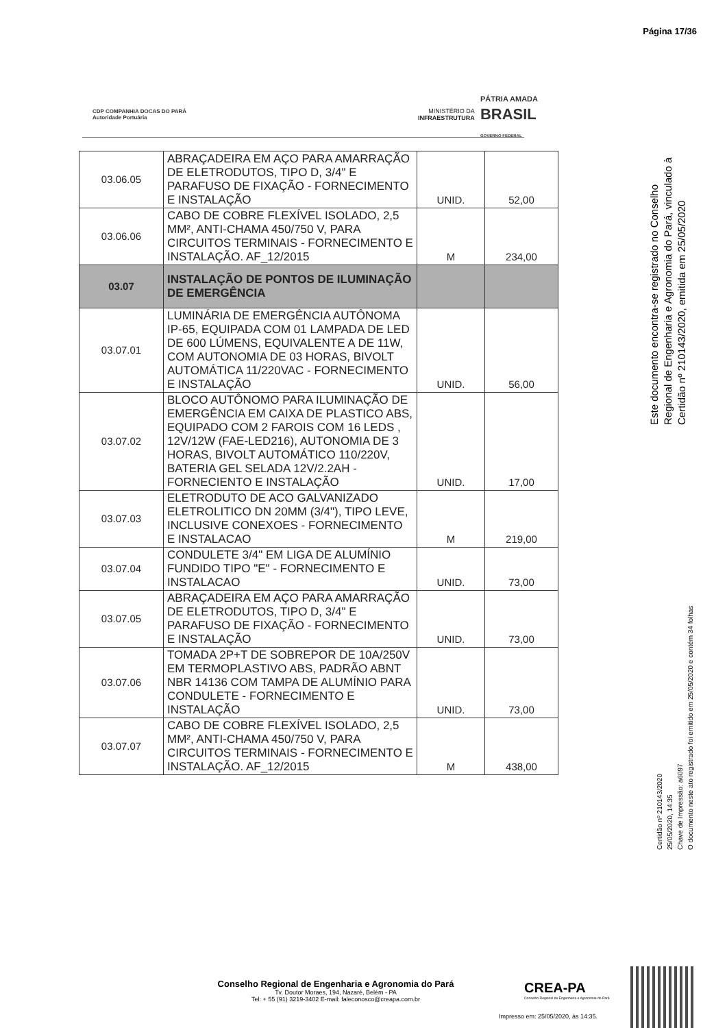Página 17/36
CDP COMPANHIA DOCAS DO PARÁ
Autoridade Portuária
MINISTÉRIO DA
INFRAESTRUTURA
PÁTRIA AMADA
BRASIL
GOVERNO FEDERAL
| 03.06.05 | ABRAÇADEIRA EM AÇO PARA AMARRAÇÃO DE ELETRODUTOS, TIPO D, 3/4" E PARAFUSO DE FIXAÇÃO - FORNECIMENTO E INSTALAÇÃO | UNID. | 52,00 |
| 03.06.06 | CABO DE COBRE FLEXÍVEL ISOLADO, 2,5 MM², ANTI-CHAMA 450/750 V, PARA CIRCUITOS TERMINAIS - FORNECIMENTO E INSTALAÇÃO. AF_12/2015 | M | 234,00 |
| 03.07 | INSTALAÇÃO DE PONTOS DE ILUMINAÇÃO DE EMERGÊNCIA | | |
| 03.07.01 | LUMINÁRIA DE EMERGÊNCIA AUTÔNOMA IP-65, EQUIPADA COM 01 LAMPADA DE LED DE 600 LÚMENS, EQUIVALENTE A DE 11W, COM AUTONOMIA DE 03 HORAS, BIVOLT AUTOMÁTICA 11/220VAC - FORNECIMENTO E INSTALAÇÃO | UNID. | 56,00 |
| 03.07.02 | BLOCO AUTÔNOMO PARA ILUMINAÇÃO DE EMERGÊNCIA EM CAIXA DE PLASTICO ABS, EQUIPADO COM 2 FAROIS COM 16 LEDS , 12V/12W (FAE-LED216), AUTONOMIA DE 3 HORAS, BIVOLT AUTOMÁTICO 110/220V, BATERIA GEL SELADA 12V/2.2AH - FORNECIENTO E INSTALAÇÃO | UNID. | 17,00 |
| 03.07.03 | ELETRODUTO DE ACO GALVANIZADO ELETROLITICO DN 20MM (3/4"), TIPO LEVE, INCLUSIVE CONEXOES - FORNECIMENTO E INSTALACAO | M | 219,00 |
| 03.07.04 | CONDULETE 3/4" EM LIGA DE ALUMÍNIO FUNDIDO TIPO "E" - FORNECIMENTO E INSTALACAO | UNID. | 73,00 |
| 03.07.05 | ABRAÇADEIRA EM AÇO PARA AMARRAÇÃO DE ELETRODUTOS, TIPO D, 3/4" E PARAFUSO DE FIXAÇÃO - FORNECIMENTO E INSTALAÇÃO | UNID. | 73,00 |
| 03.07.06 | TOMADA 2P+T DE SOBREPOR DE 10A/250V EM TERMOPLASTIVO ABS, PADRÃO ABNT NBR 14136 COM TAMPA DE ALUMÍNIO PARA CONDULETE - FORNECIMENTO E INSTALAÇÃO | UNID. | 73,00 |
| 03.07.07 | CABO DE COBRE FLEXÍVEL ISOLADO, 2,5 MM², ANTI-CHAMA 450/750 V, PARA CIRCUITOS TERMINAIS - FORNECIMENTO E INSTALAÇÃO. AF_12/2015 | M | 438,00 |
Este documento encontra-se registrado no Conselho Regional de Engenharia e Agronomia do Pará, vinculado à Certidão nº 210143/2020, emitida em 25/05/2020
Certidão nº 210143/2020
25/05/2020, 14:35
Chave de Impressão: a6097
O documento neste ato registrado foi emitido em 25/05/2020 e contém 34 folhas
Conselho Regional de Engenharia e Agronomia do Pará
Tv. Doutor Moraes, 194, Nazaré, Belém - PA
Tel: + 55 (91) 3219-3402 E-mail: faleconosco@creapa.com.br
CREA-PA
Conselho Regional de Engenharia e Agronomia do Pará
Impresso em: 25/05/2020, às 14:35.